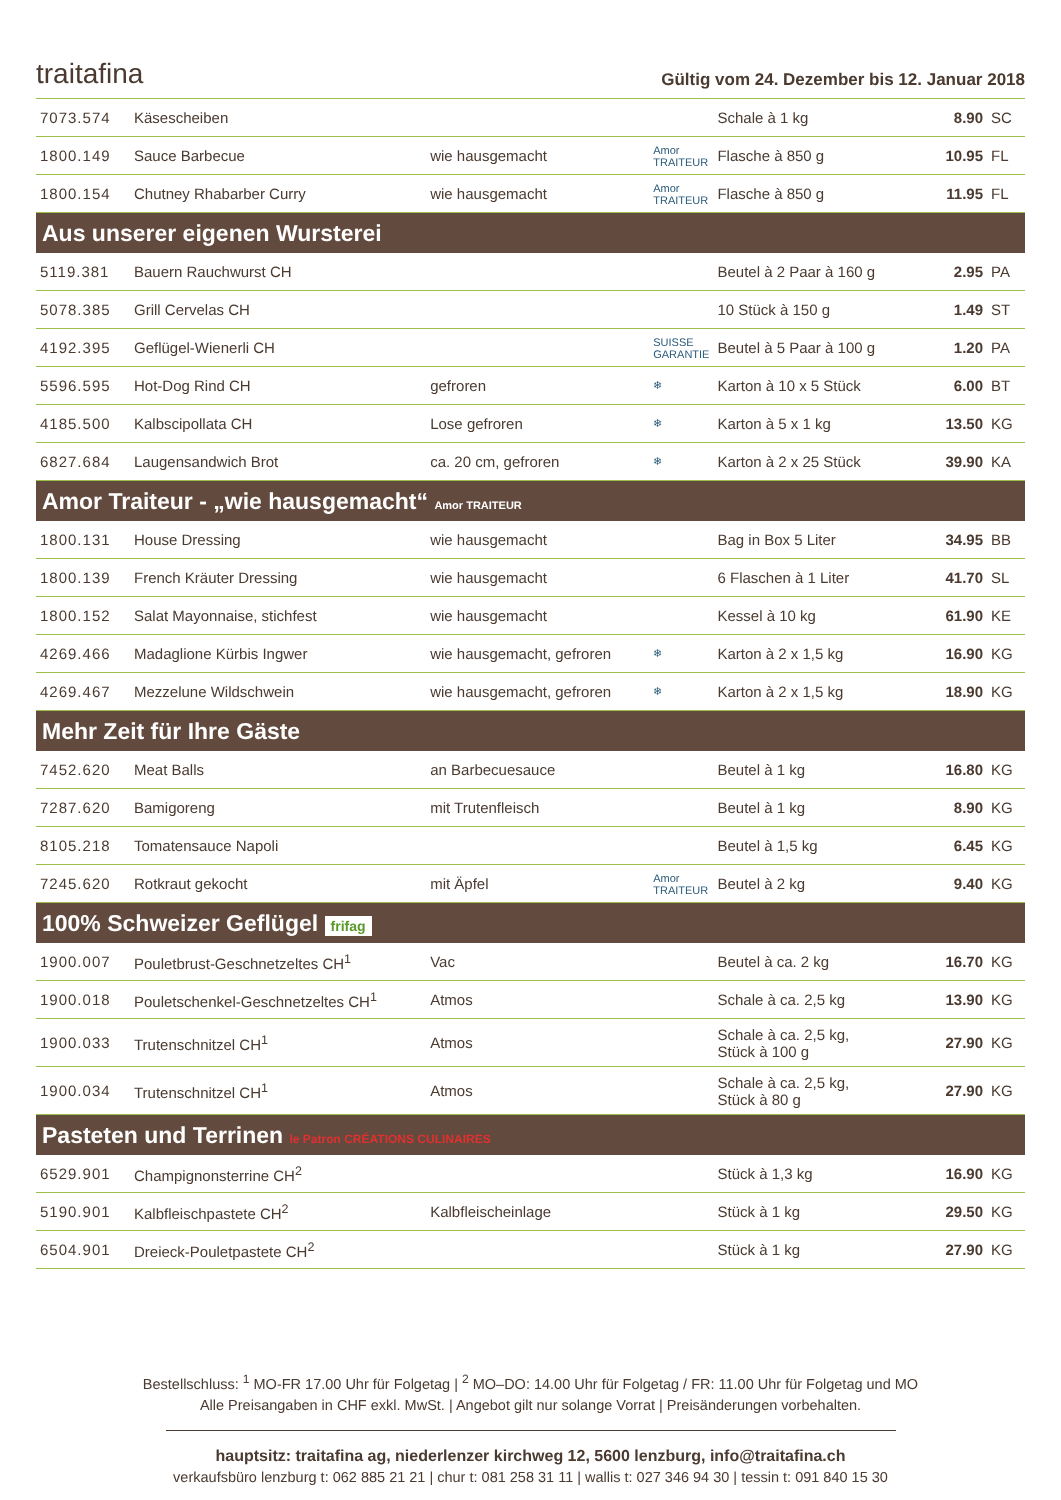traitafina
Gültig vom 24. Dezember bis 12. Januar 2018
| 7073.574 | Käsescheiben | | | Schale à 1 kg | 8.90 | SC |
| 1800.149 | Sauce Barbecue | wie hausgemacht | Amor TRAITEUR | Flasche à 850 g | 10.95 | FL |
| 1800.154 | Chutney Rhabarber Curry | wie hausgemacht | Amor TRAITEUR | Flasche à 850 g | 11.95 | FL |
| Aus unserer eigenen Wursterei | | | | | | |
| 5119.381 | Bauern Rauchwurst CH | | | Beutel à 2 Paar à 160 g | 2.95 | PA |
| 5078.385 | Grill Cervelas CH | | | 10 Stück à 150 g | 1.49 | ST |
| 4192.395 | Geflügel-Wienerli CH | | SUISSE GARANTIE | Beutel à 5 Paar à 100 g | 1.20 | PA |
| 5596.595 | Hot-Dog Rind CH | gefroren | ❄ | Karton à 10 x 5 Stück | 6.00 | BT |
| 4185.500 | Kalbscipollata CH | Lose gefroren | ❄ | Karton à 5 x 1 kg | 13.50 | KG |
| 6827.684 | Laugensandwich Brot | ca. 20 cm, gefroren | ❄ | Karton à 2 x 25 Stück | 39.90 | KA |
| Amor Traiteur - „wie hausgemacht“ Amor TRAITEUR | | | | | | |
| 1800.131 | House Dressing | wie hausgemacht | | Bag in Box 5 Liter | 34.95 | BB |
| 1800.139 | French Kräuter Dressing | wie hausgemacht | | 6 Flaschen à 1 Liter | 41.70 | SL |
| 1800.152 | Salat Mayonnaise, stichfest | wie hausgemacht | | Kessel à 10 kg | 61.90 | KE |
| 4269.466 | Madaglione Kürbis Ingwer | wie hausgemacht, gefroren | ❄ | Karton à 2 x 1,5 kg | 16.90 | KG |
| 4269.467 | Mezzelune Wildschwein | wie hausgemacht, gefroren | ❄ | Karton à 2 x 1,5 kg | 18.90 | KG |
| Mehr Zeit für Ihre Gäste | | | | | | |
| 7452.620 | Meat Balls | an Barbecuesauce | | Beutel à 1 kg | 16.80 | KG |
| 7287.620 | Bamigoreng | mit Trutenfleisch | | Beutel à 1 kg | 8.90 | KG |
| 8105.218 | Tomatensauce Napoli | | | Beutel à 1,5 kg | 6.45 | KG |
| 7245.620 | Rotkraut gekocht | mit Äpfel | Amor TRAITEUR | Beutel à 2 kg | 9.40 | KG |
| 100% Schweizer Geflügel frifag | | | | | | |
| 1900.007 | Pouletbrust-Geschnetzeltes CH<sup>1</sup> | Vac | | Beutel à ca. 2 kg | 16.70 | KG |
| 1900.018 | Pouletschenkel-Geschnetzeltes CH<sup>1</sup> | Atmos | | Schale à ca. 2,5 kg | 13.90 | KG |
| 1900.033 | Trutenschnitzel CH<sup>1</sup> | Atmos | | Schale à ca. 2,5 kg, Stück à 100 g | 27.90 | KG |
| 1900.034 | Trutenschnitzel CH<sup>1</sup> | Atmos | | Schale à ca. 2,5 kg, Stück à 80 g | 27.90 | KG |
| Pasteten und Terrinen le Patron CRÉATIONS CULINAIRES | | | | | | |
| 6529.901 | Champignonsterrine CH<sup>2</sup> | | | Stück à 1,3 kg | 16.90 | KG |
| 5190.901 | Kalbfleischpastete CH<sup>2</sup> | Kalbfleischeinlage | | Stück à 1 kg | 29.50 | KG |
| 6504.901 | Dreieck-Pouletpastete CH<sup>2</sup> | | | Stück à 1 kg | 27.90 | KG |
Bestellschluss: <sup>1</sup> MO-FR 17.00 Uhr für Folgetag | <sup>2</sup> MO–DO: 14.00 Uhr für Folgetag / FR: 11.00 Uhr für Folgetag und MO
Alle Preisangaben in CHF exkl. MwSt. | Angebot gilt nur solange Vorrat | Preisänderungen vorbehalten.
hauptsitz: traitafina ag, niederlenzer kirchweg 12, 5600 lenzburg, info@traitafina.ch
verkaufsbüro lenzburg t: 062 885 21 21 | chur t: 081 258 31 11 | wallis t: 027 346 94 30 | tessin t: 091 840 15 30